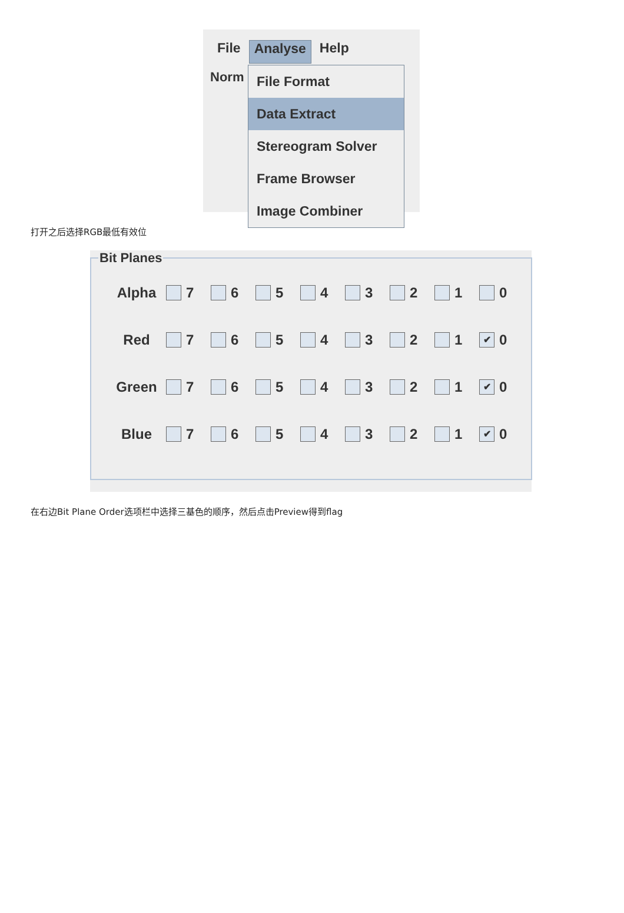File Analyse Help
Norm
File Format
Data Extract
Stereogram Solver
Frame Browser
Image Combiner
打开之后选择RGB最低有效位
Bit Planes
Alpha 7 6 5 4 3 2 1 0
Red 7 6 5 4 3 2 1 ✔ 0
Green 7 6 5 4 3 2 1 ✔ 0
Blue 7 6 5 4 3 2 1 ✔ 0
在右边Bit Plane Order选项栏中选择三基色的顺序，然后点击Preview得到flag